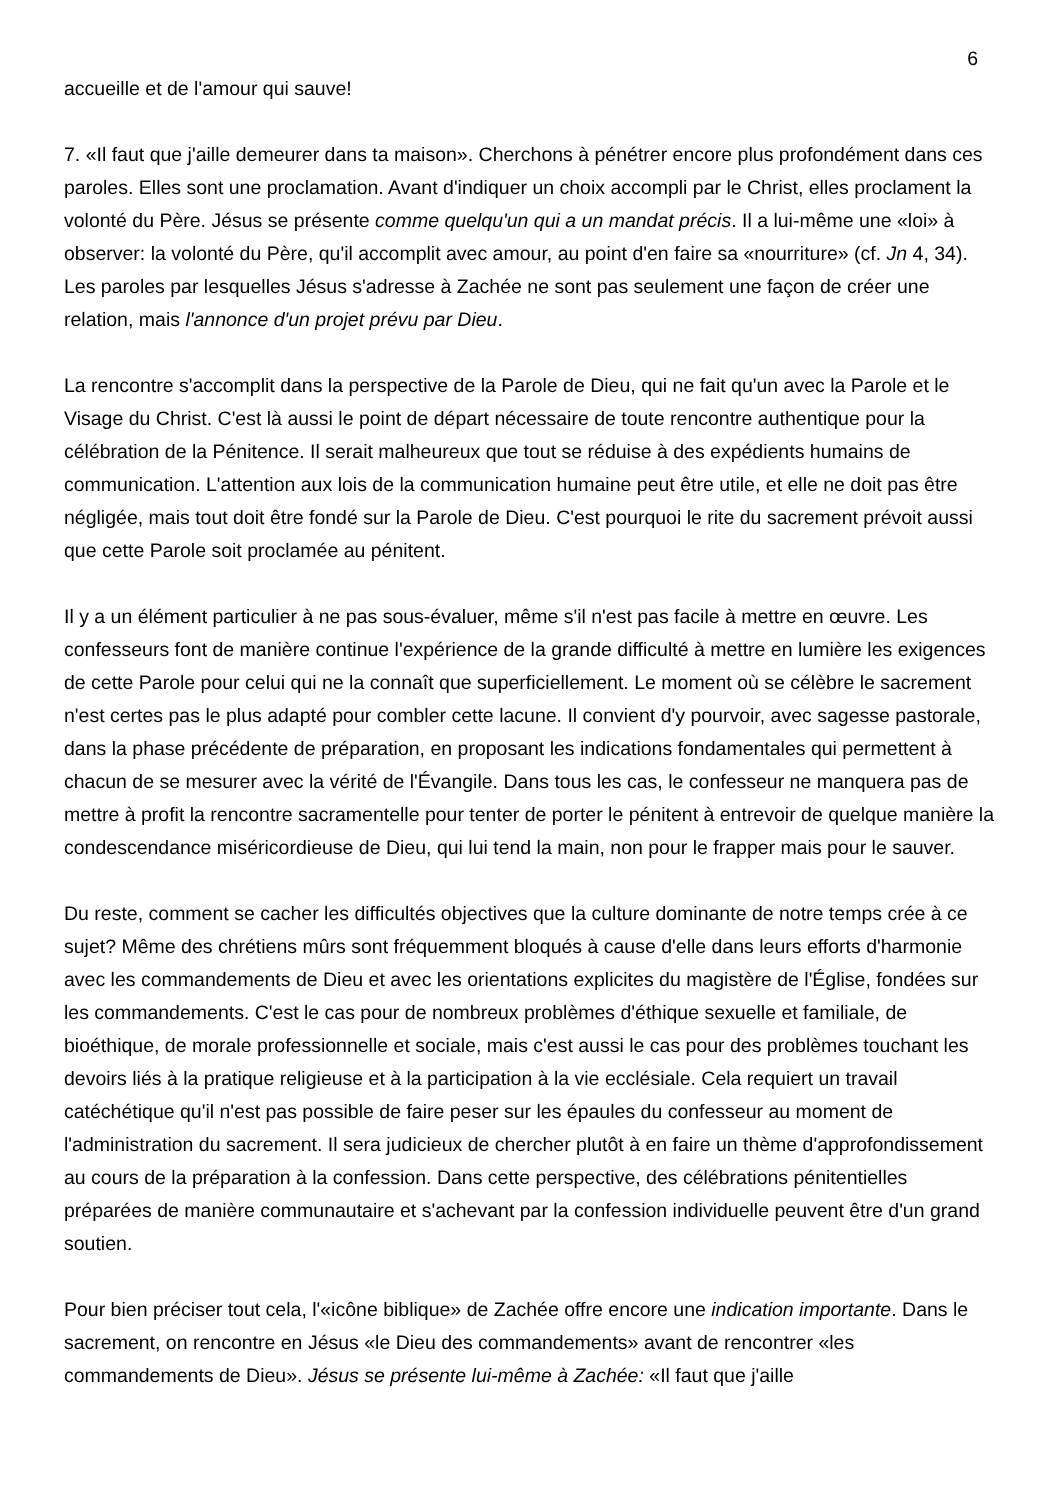6
accueille et de l'amour qui sauve!
7. «Il faut que j'aille demeurer dans ta maison». Cherchons à pénétrer encore plus profondément dans ces paroles. Elles sont une proclamation. Avant d'indiquer un choix accompli par le Christ, elles proclament la volonté du Père. Jésus se présente comme quelqu'un qui a un mandat précis. Il a lui-même une «loi» à observer: la volonté du Père, qu'il accomplit avec amour, au point d'en faire sa «nourriture» (cf. Jn 4, 34). Les paroles par lesquelles Jésus s'adresse à Zachée ne sont pas seulement une façon de créer une relation, mais l'annonce d'un projet prévu par Dieu.
La rencontre s'accomplit dans la perspective de la Parole de Dieu, qui ne fait qu'un avec la Parole et le Visage du Christ. C'est là aussi le point de départ nécessaire de toute rencontre authentique pour la célébration de la Pénitence. Il serait malheureux que tout se réduise à des expédients humains de communication. L'attention aux lois de la communication humaine peut être utile, et elle ne doit pas être négligée, mais tout doit être fondé sur la Parole de Dieu. C'est pourquoi le rite du sacrement prévoit aussi que cette Parole soit proclamée au pénitent.
Il y a un élément particulier à ne pas sous-évaluer, même s'il n'est pas facile à mettre en œuvre. Les confesseurs font de manière continue l'expérience de la grande difficulté à mettre en lumière les exigences de cette Parole pour celui qui ne la connaît que superficiellement. Le moment où se célèbre le sacrement n'est certes pas le plus adapté pour combler cette lacune. Il convient d'y pourvoir, avec sagesse pastorale, dans la phase précédente de préparation, en proposant les indications fondamentales qui permettent à chacun de se mesurer avec la vérité de l'Évangile. Dans tous les cas, le confesseur ne manquera pas de mettre à profit la rencontre sacramentelle pour tenter de porter le pénitent à entrevoir de quelque manière la condescendance miséricordieuse de Dieu, qui lui tend la main, non pour le frapper mais pour le sauver.
Du reste, comment se cacher les difficultés objectives que la culture dominante de notre temps crée à ce sujet? Même des chrétiens mûrs sont fréquemment bloqués à cause d'elle dans leurs efforts d'harmonie avec les commandements de Dieu et avec les orientations explicites du magistère de l'Église, fondées sur les commandements. C'est le cas pour de nombreux problèmes d'éthique sexuelle et familiale, de bioéthique, de morale professionnelle et sociale, mais c'est aussi le cas pour des problèmes touchant les devoirs liés à la pratique religieuse et à la participation à la vie ecclésiale. Cela requiert un travail catéchétique qu'il n'est pas possible de faire peser sur les épaules du confesseur au moment de l'administration du sacrement. Il sera judicieux de chercher plutôt à en faire un thème d'approfondissement au cours de la préparation à la confession. Dans cette perspective, des célébrations pénitentielles préparées de manière communautaire et s'achevant par la confession individuelle peuvent être d'un grand soutien.
Pour bien préciser tout cela, l'«icône biblique» de Zachée offre encore une indication importante. Dans le sacrement, on rencontre en Jésus «le Dieu des commandements» avant de rencontrer «les commandements de Dieu». Jésus se présente lui-même à Zachée: «Il faut que j'aille